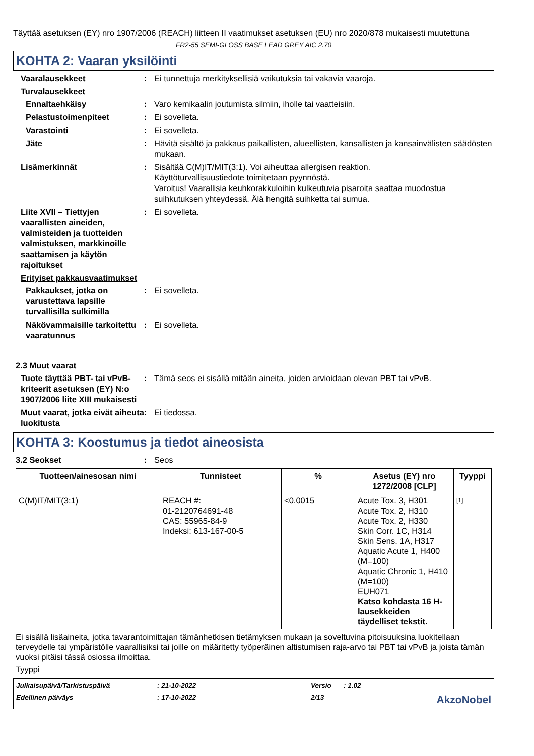Täyttää asetuksen (EY) nro 1907/2006 (REACH) liitteen II vaatimukset asetuksen (EU) nro 2020/878 mukaisesti muutettuna
FR2-55 SEMI-GLOSS BASE LEAD GREY AIC 2.70
KOHTA 2: Vaaran yksilöinti
Vaaralausekkeet : Ei tunnettuja merkityksellisiä vaikutuksia tai vakavia vaaroja.
Turvalausekkeet
Ennaltaehkäisy : Varo kemikaalin joutumista silmiin, iholle tai vaatteisiin.
Pelastustoimenpiteet : Ei sovelleta.
Varastointi : Ei sovelleta.
Jäte : Hävitä sisältö ja pakkaus paikallisten, alueellisten, kansallisten ja kansainvälisten säädösten mukaan.
Lisämerkinnät : Sisältää C(M)IT/MIT(3:1). Voi aiheuttaa allergisen reaktion.
Käyttöturvallisuustiedote toimitetaan pyynnöstä.
Varoitus! Vaarallisia keuhkorakkuloihin kulkeutuvia pisaroita saattaa muodostua suihkutuksen yhteydessä. Älä hengitä suihketta tai sumua.
Liite XVII – Tiettyjen vaarallisten aineiden, valmisteiden ja tuotteiden valmistuksen, markkinoille saattamisen ja käytön rajoitukset
: Ei sovelleta.
Erityiset pakkausvaatimukset
Pakkaukset, jotka on varustettava lapsille turvallisilla sulkimilla
: Ei sovelleta.
Näkövammaisille tarkoitettu vaaratunnus
: Ei sovelleta.
2.3 Muut vaarat
Tuote täyttää PBT- tai vPvB-kriteerit asetuksen (EY) N:o 1907/2006 liite XIII mukaisesti
: Tämä seos ei sisällä mitään aineita, joiden arvioidaan olevan PBT tai vPvB.
Muut vaarat, jotka eivät aiheuta luokitusta
: Ei tiedossa.
KOHTA 3: Koostumus ja tiedot aineosista
3.2 Seokset : Seos
| Tuotteen/ainesosan nimi | Tunnisteet | % | Asetus (EY) nro 1272/2008 [CLP] | Tyyppi |
| --- | --- | --- | --- | --- |
| C(M)IT/MIT(3:1) | REACH #: 01-2120764691-48 CAS: 55965-84-9 Indeksi: 613-167-00-5 | <0.0015 | Acute Tox. 3, H301 Acute Tox. 2, H310 Acute Tox. 2, H330 Skin Corr. 1C, H314 Skin Sens. 1A, H317 Aquatic Acute 1, H400 (M=100) Aquatic Chronic 1, H410 (M=100) EUH071 Katso kohdasta 16 H-lausekkeiden täydelliset tekstit. | [1] |
Ei sisällä lisäaineita, jotka tavarantoimittajan tämänhetkisen tietämyksen mukaan ja soveltuvina pitoisuuksina luokitellaan terveydelle tai ympäristölle vaarallisiksi tai joille on määritetty työperäinen altistumisen raja-arvo tai PBT tai vPvB ja joista tämän vuoksi pitäisi tässä osiossa ilmoittaa.
Tyyppi
Julkaisupäivä/Tarkistuspäivä
: 21-10-2022
Versio
: 1.02
Edellinen päiväys
: 17-10-2022
2/13
AkzoNobel